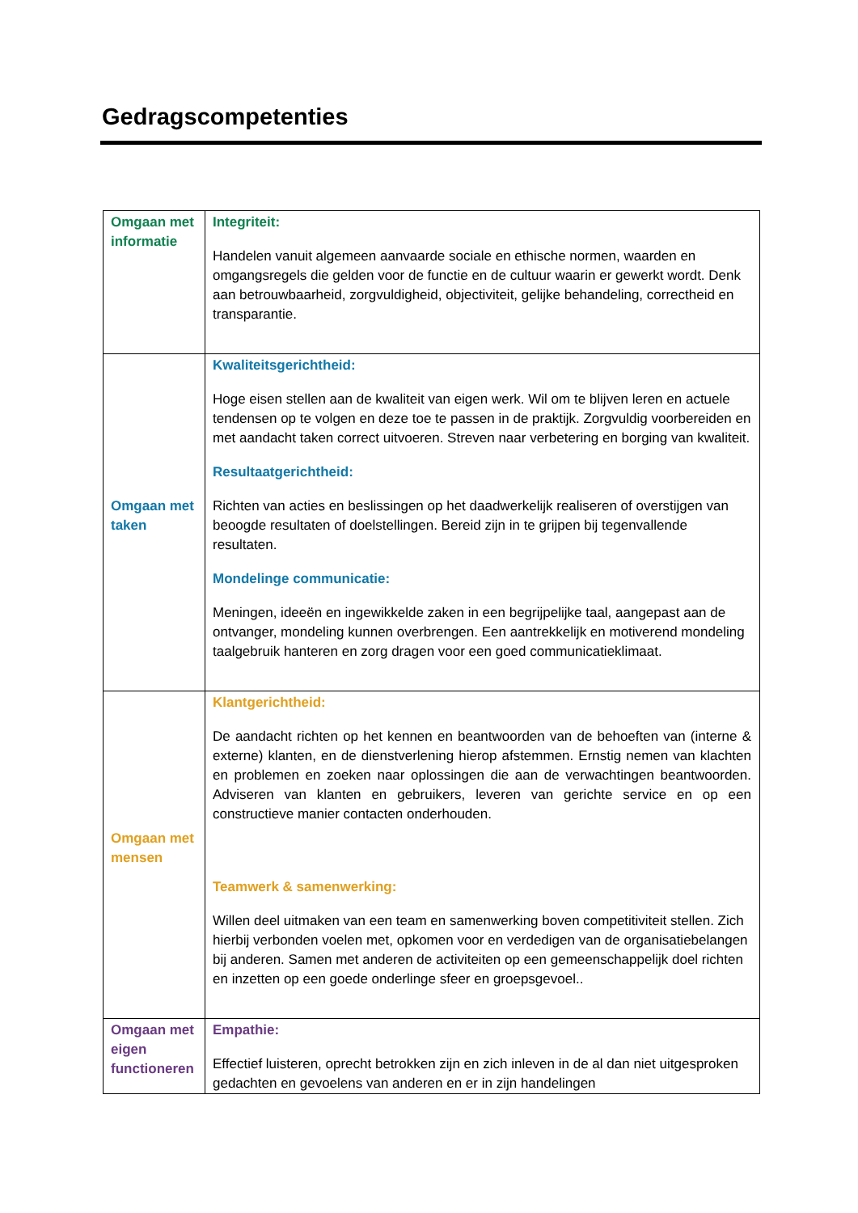Gedragscompetenties
| Omgaan met informatie | Integriteit: Handelen vanuit algemeen aanvaarde sociale en ethische normen, waarden en omgangsregels die gelden voor de functie en de cultuur waarin er gewerkt wordt. Denk aan betrouwbaarheid, zorgvuldigheid, objectiviteit, gelijke behandeling, correctheid en transparantie. |
| Omgaan met taken | Kwaliteitsgerichtheid: Hoge eisen stellen aan de kwaliteit van eigen werk. Wil om te blijven leren en actuele tendensen op te volgen en deze toe te passen in de praktijk. Zorgvuldig voorbereiden en met aandacht taken correct uitvoeren. Streven naar verbetering en borging van kwaliteit. Resultaatgerichtheid: Richten van acties en beslissingen op het daadwerkelijk realiseren of overstijgen van beoogde resultaten of doelstellingen. Bereid zijn in te grijpen bij tegenvallende resultaten. Mondelinge communicatie: Meningen, ideeën en ingewikkelde zaken in een begrijpelijke taal, aangepast aan de ontvanger, mondeling kunnen overbrengen. Een aantrekkelijk en motiverend mondeling taalgebruik hanteren en zorg dragen voor een goed communicatieklimaat. |
| Omgaan met mensen | Klantgerichtheid: De aandacht richten op het kennen en beantwoorden van de behoeften van (interne & externe) klanten, en de dienstverlening hierop afstemmen. Ernstig nemen van klachten en problemen en zoeken naar oplossingen die aan de verwachtingen beantwoorden. Adviseren van klanten en gebruikers, leveren van gerichte service en op een constructieve manier contacten onderhouden. Teamwerk & samenwerking: Willen deel uitmaken van een team en samenwerking boven competitiviteit stellen. Zich hierbij verbonden voelen met, opkomen voor en verdedigen van de organisatiebelangen bij anderen. Samen met anderen de activiteiten op een gemeenschappelijk doel richten en inzetten op een goede onderlinge sfeer en groepsgevoel.. |
| Omgaan met eigen functioneren | Empathie: Effectief luisteren, oprecht betrokken zijn en zich inleven in de al dan niet uitgesproken gedachten en gevoelens van anderen en er in zijn handelingen |